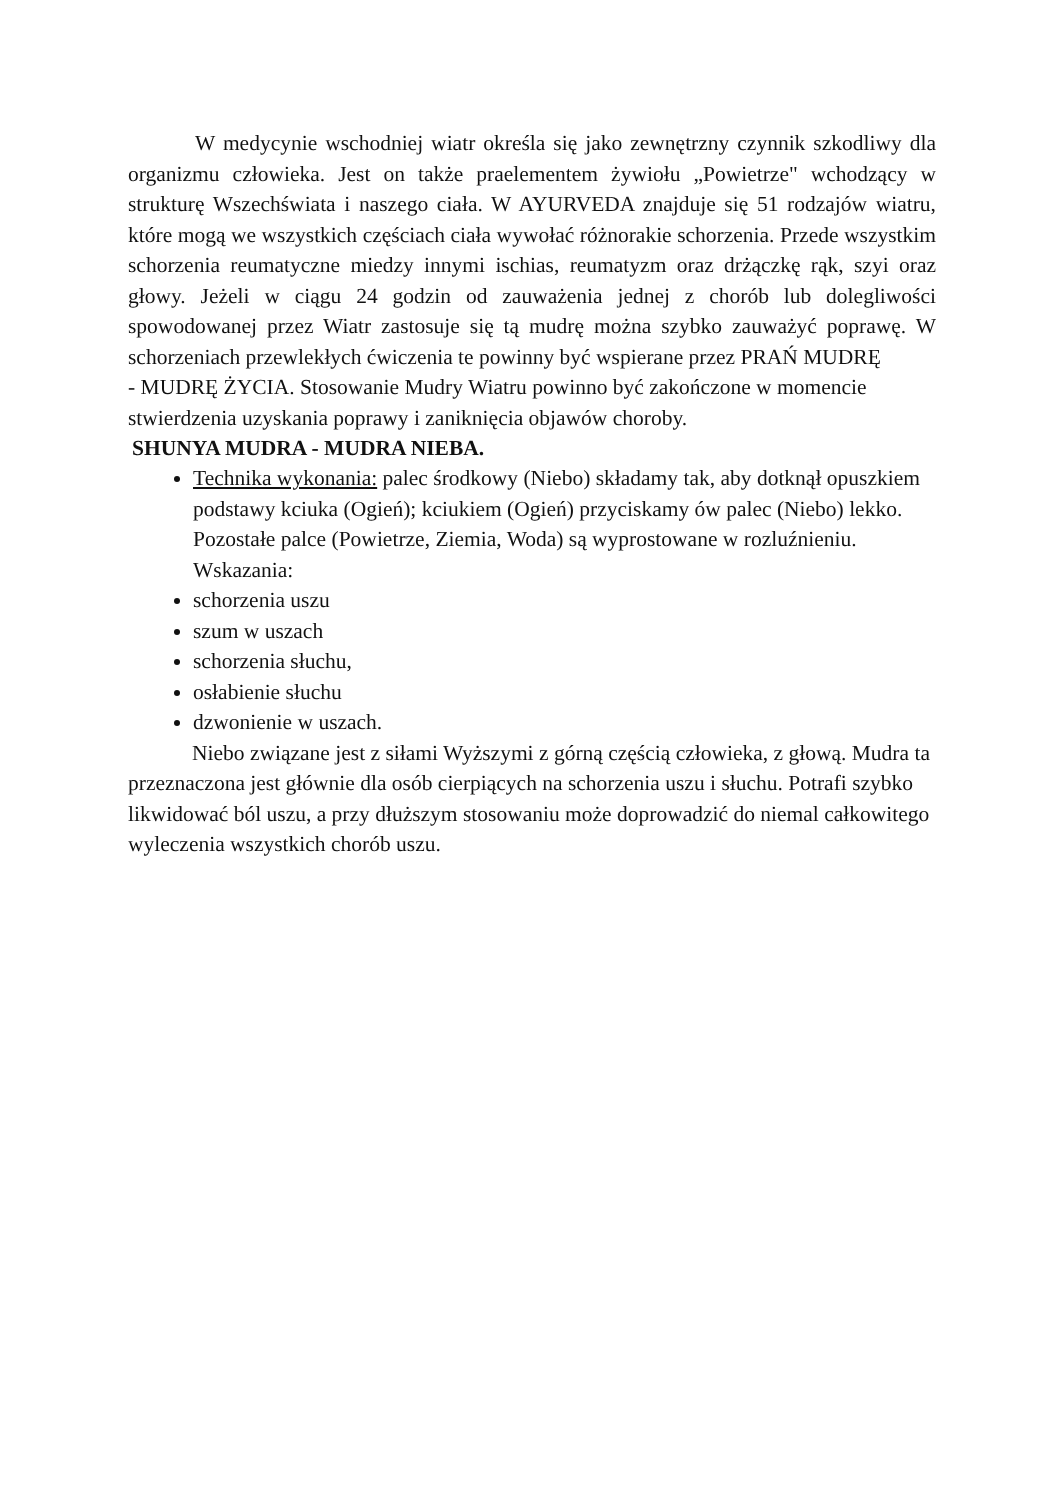W medycynie wschodniej wiatr określa się jako zewnętrzny czynnik szkodliwy dla organizmu człowieka. Jest on także praelementem żywiołu „Powietrze" wchodzący w strukturę Wszechświata i naszego ciała. W AYURVEDA znajduje się 51 rodzajów wiatru, które mogą we wszystkich częściach ciała wywołać różnorakie schorzenia. Przede wszystkim schorzenia reumatyczne miedzy innymi ischias, reumatyzm oraz drżączkę rąk, szyi oraz głowy. Jeżeli w ciągu 24 godzin od zauważenia jednej z chorób lub dolegliwości spowodowanej przez Wiatr zastosuje się tą mudrę można szybko zauważyć poprawę. W schorzeniach przewlekłych ćwiczenia te powinny być wspierane przez PRAŃ MUDRĘ
- MUDRĘ ŻYCIA. Stosowanie Mudry Wiatru powinno być zakończone w momencie stwierdzenia uzyskania poprawy i zaniknięcia objawów choroby.
SHUNYA MUDRA - MUDRA NIEBA.
Technika wykonania: palec środkowy (Niebo) składamy tak, aby dotknął opuszkiem podstawy kciuka (Ogień); kciukiem (Ogień) przyciskamy ów palec (Niebo) lekko. Pozostałe palce (Powietrze, Ziemia, Woda) są wyprostowane w rozluźnieniu. Wskazania:
schorzenia uszu
szum w uszach
schorzenia słuchu,
osłabienie słuchu
dzwonienie w uszach.
Niebo związane jest z siłami Wyższymi z górną częścią człowieka, z głową. Mudra ta przeznaczona jest głównie dla osób cierpiących na schorzenia uszu i słuchu. Potrafi szybko likwidować ból uszu, a przy dłuższym stosowaniu może doprowadzić do niemal całkowitego wyleczenia wszystkich chorób uszu.